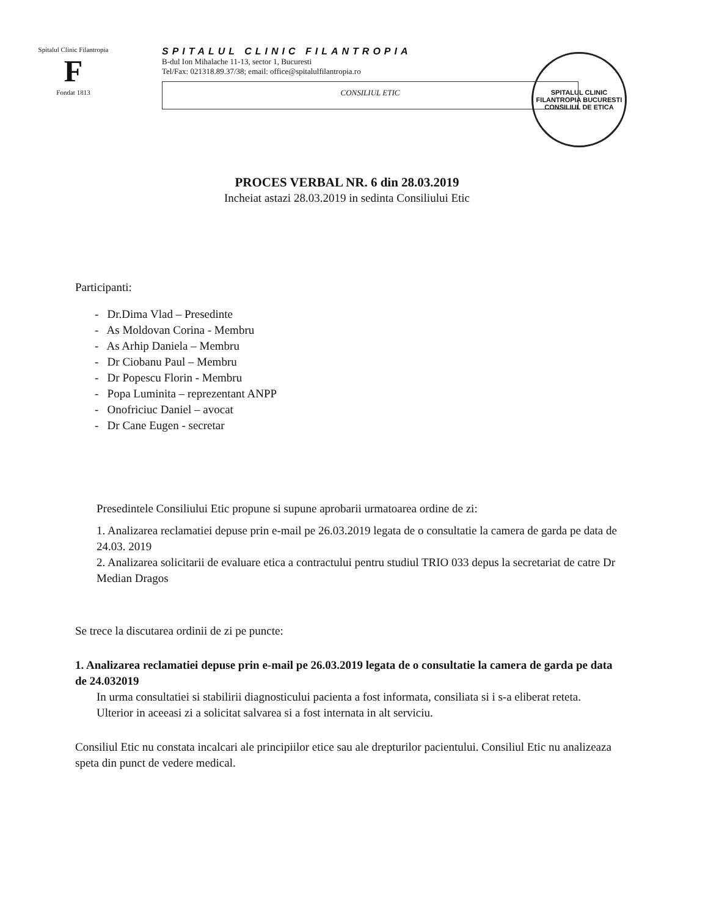Spitalul Clinic Filantropia
F
Fondat 1813
SPITALUL CLINIC FILANTROPIA
B-dul Ion Mihalache 11-13, sector 1, Bucuresti
Tel/Fax: 021318.89.37/38; email: office@spitalulfilantropia.ro
CONSILIUL ETIC
SPITALUL CLINIC FILANTROPIA BUCURESTI
CONSILIUL DE ETICA
PROCES VERBAL NR. 6 din 28.03.2019
Incheiat astazi 28.03.2019 in sedinta Consiliului Etic
Participanti:
- Dr.Dima Vlad – Presedinte
- As Moldovan Corina - Membru
- As Arhip Daniela – Membru
- Dr Ciobanu Paul – Membru
- Dr Popescu Florin - Membru
- Popa Luminita – reprezentant ANPP
- Onofriciuc Daniel – avocat
- Dr Cane Eugen - secretar
Presedintele Consiliului Etic propune si supune aprobarii urmatoarea ordine de zi:
1. Analizarea reclamatiei depuse prin e-mail pe 26.03.2019 legata de o consultatie la camera de garda pe data de 24.03. 2019
2. Analizarea solicitarii de evaluare etica a contractului pentru studiul TRIO 033 depus la secretariat de catre Dr Median Dragos
Se trece la discutarea ordinii de zi pe puncte:
1. Analizarea reclamatiei depuse prin e-mail pe 26.03.2019 legata de o consultatie la camera de garda pe data de 24.032019
In urma consultatiei si stabilirii diagnosticului pacienta a fost informata, consiliata si i s-a eliberat reteta. Ulterior in aceeasi zi a solicitat salvarea si a fost internata in alt serviciu.
Consiliul Etic nu constata incalcari ale principiilor etice sau ale drepturilor pacientului. Consiliul Etic nu analizeaza speta din punct de vedere medical.